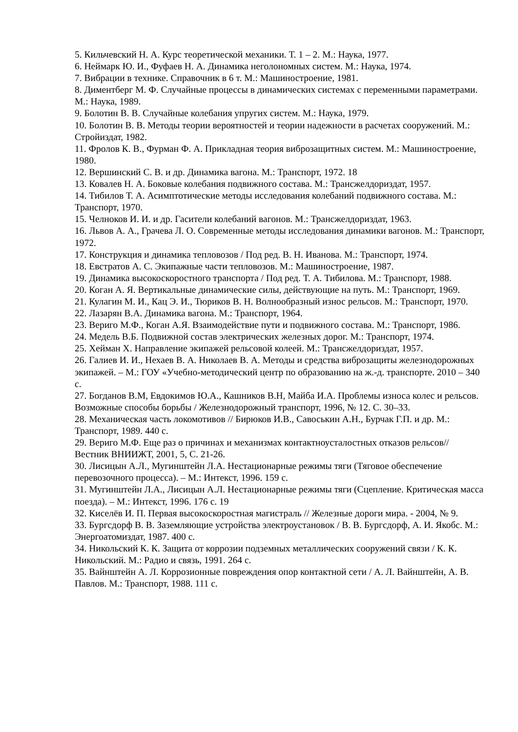5. Кильчевский Н. А. Курс теоретической механики. Т. 1 – 2. М.: Наука, 1977.
6. Неймарк Ю. И., Фуфаев Н. А. Динамика неголономных систем. М.: Наука, 1974.
7. Вибрации в технике. Справочник в 6 т. М.: Машиностроение, 1981.
8. Диментберг М. Ф. Случайные процессы в динамических системах с переменными параметрами. М.: Наука, 1989.
9. Болотин В. В. Случайные колебания упругих систем. М.: Наука, 1979.
10. Болотин В. В. Методы теории вероятностей и теории надежности в расчетах сооружений. М.: Стройиздат, 1982.
11. Фролов К. В., Фурман Ф. А. Прикладная теория виброзащитных систем. М.: Машиностроение, 1980.
12. Вершинский С. В. и др. Динамика вагона. М.: Транспорт, 1972. 18
13. Ковалев Н. А. Боковые колебания подвижного состава. М.: Трансжелдориздат, 1957.
14. Тибилов Т. А. Асимптотические методы исследования колебаний подвижного состава. М.: Транспорт, 1970.
15. Челноков И. И. и др. Гасители колебаний вагонов. М.: Трансжелдориздат, 1963.
16. Львов А. А., Грачева Л. О. Современные методы исследования динамики вагонов. М.: Транспорт, 1972.
17. Конструкция и динамика тепловозов / Под ред. В. Н. Иванова. М.: Транспорт, 1974.
18. Евстратов А. С. Экипажные части тепловозов. М.: Машиностроение, 1987.
19. Динамика высокоскоростного транспорта / Под ред. Т. А. Тибилова. М.: Транспорт, 1988.
20. Коган А. Я. Вертикальные динамические силы, действующие на путь. М.: Транспорт, 1969.
21. Кулагин М. И., Кац Э. И., Тюриков В. Н. Волнообразный износ рельсов. М.: Транспорт, 1970.
22. Лазарян В.А. Динамика вагона. М.: Транспорт, 1964.
23. Вериго М.Ф., Коган А.Я. Взаимодействие пути и подвижного состава. М.: Транспорт, 1986.
24. Медель В.Б. Подвижной состав электрических железных дорог. М.: Транспорт, 1974.
25. Хейман Х. Направление экипажей рельсовой колеей. М.: Трансжелдориздат, 1957.
26. Галиев И. И., Нехаев В. А. Николаев В. А. Методы и средства виброзащиты железнодорожных экипажей. – М.: ГОУ «Учебно-методический центр по образованию на ж.-д. транспорте. 2010 – 340 с.
27. Богданов В.М, Евдокимов Ю.А., Кашников В.Н, Майба И.А. Проблемы износа колес и рельсов. Возможные способы борьбы / Железнодорожный транспорт, 1996, № 12. С. 30–33.
28. Механическая часть локомотивов // Бирюков И.В., Савоськин А.Н., Бурчак Г.П. и др. М.: Транспорт, 1989. 440 с.
29. Вериго М.Ф. Еще раз о причинах и механизмах контактноусталостных отказов рельсов// Вестник ВНИИЖТ, 2001, 5, С. 21-26.
30. Лисицын А.Л., Мугинштейн Л.А. Нестационарные режимы тяги (Тяговое обеспечение перевозочного процесса). – М.: Интекст, 1996. 159 с.
31. Мугинштейн Л.А., Лисицын А.Л. Нестационарные режимы тяги (Сцепление. Критическая масса поезда). – М.: Интекст, 1996. 176 с. 19
32. Киселёв И. П. Первая высокоскоростная магистраль // Железные дороги мира. - 2004, № 9.
33. Бургсдорф В. В. Заземляющие устройства электроустановок / В. В. Бургсдорф, А. И. Якобс. М.: Энергоатомиздат, 1987. 400 с.
34. Никольский К. К. Защита от коррозии подземных металлических сооружений связи / К. К. Никольский. М.: Радио и связь, 1991. 264 с.
35. Вайнштейн А. Л. Коррозионные повреждения опор контактной сети / А. Л. Вайнштейн, А. В. Павлов. М.: Транспорт, 1988. 111 с.